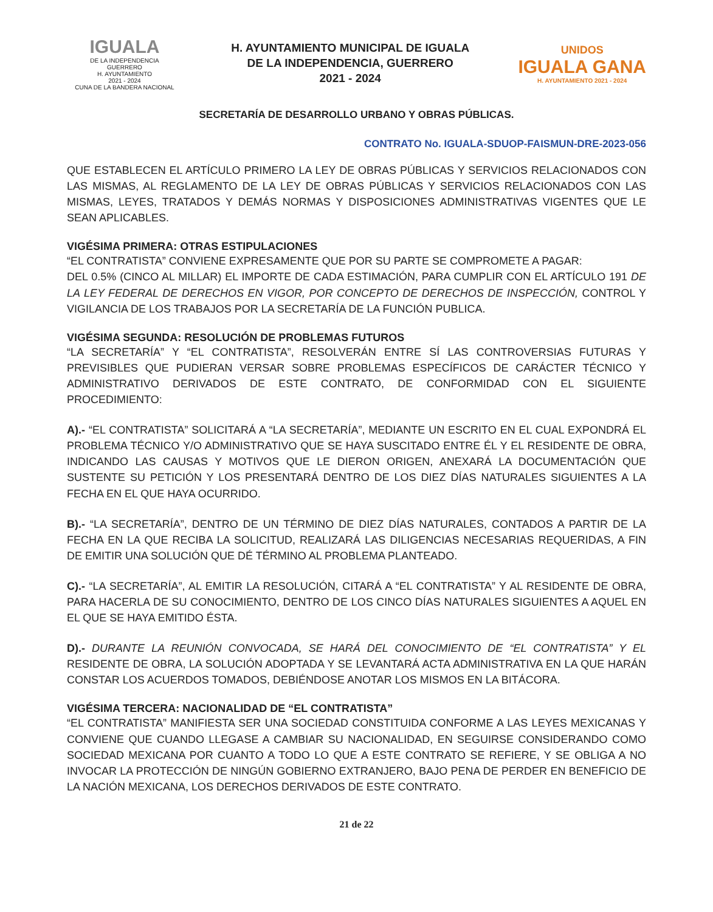IGUALA
DE LA INDEPENDENCIA
GUERRERO
H. AYUNTAMIENTO
2021 - 2024
CUNA DE LA BANDERA NACIONAL
H. AYUNTAMIENTO MUNICIPAL DE IGUALA
DE LA INDEPENDENCIA, GUERRERO
2021 - 2024
UNIDOS
IGUALA GANA
H. AYUNTAMIENTO 2021 - 2024
SECRETARÍA DE DESARROLLO URBANO Y OBRAS PÚBLICAS.
CONTRATO No. IGUALA-SDUOP-FAISMUN-DRE-2023-056
QUE ESTABLECEN EL ARTÍCULO PRIMERO LA LEY DE OBRAS PÚBLICAS Y SERVICIOS RELACIONADOS CON LAS MISMAS, AL REGLAMENTO DE LA LEY DE OBRAS PÚBLICAS Y SERVICIOS RELACIONADOS CON LAS MISMAS, LEYES, TRATADOS Y DEMÁS NORMAS Y DISPOSICIONES ADMINISTRATIVAS VIGENTES QUE LE SEAN APLICABLES.
VIGÉSIMA PRIMERA: OTRAS ESTIPULACIONES
“EL CONTRATISTA” CONVIENE EXPRESAMENTE QUE POR SU PARTE SE COMPROMETE A PAGAR:
DEL 0.5% (CINCO AL MILLAR) EL IMPORTE DE CADA ESTIMACIÓN, PARA CUMPLIR CON EL ARTÍCULO 191 DE LA LEY FEDERAL DE DERECHOS EN VIGOR, POR CONCEPTO DE DERECHOS DE INSPECCIÓN, CONTROL Y VIGILANCIA DE LOS TRABAJOS POR LA SECRETARÍA DE LA FUNCIÓN PUBLICA.
VIGÉSIMA SEGUNDA: RESOLUCIÓN DE PROBLEMAS FUTUROS
“LA SECRETARÍA” Y “EL CONTRATISTA”, RESOLVERÁN ENTRE SÍ LAS CONTROVERSIAS FUTURAS Y PREVISIBLES QUE PUDIERAN VERSAR SOBRE PROBLEMAS ESPECÍFICOS DE CARÁCTER TÉCNICO Y ADMINISTRATIVO DERIVADOS DE ESTE CONTRATO, DE CONFORMIDAD CON EL SIGUIENTE PROCEDIMIENTO:
A).- “EL CONTRATISTA” SOLICITARÁ A “LA SECRETARÍA”, MEDIANTE UN ESCRITO EN EL CUAL EXPONDRÁ EL PROBLEMA TÉCNICO Y/O ADMINISTRATIVO QUE SE HAYA SUSCITADO ENTRE ÉL Y EL RESIDENTE DE OBRA, INDICANDO LAS CAUSAS Y MOTIVOS QUE LE DIERON ORIGEN, ANEXARÁ LA DOCUMENTACIÓN QUE SUSTENTE SU PETICIÓN Y LOS PRESENTARÁ DENTRO DE LOS DIEZ DÍAS NATURALES SIGUIENTES A LA FECHA EN EL QUE HAYA OCURRIDO.
B).- “LA SECRETARÍA”, DENTRO DE UN TÉRMINO DE DIEZ DÍAS NATURALES, CONTADOS A PARTIR DE LA FECHA EN LA QUE RECIBA LA SOLICITUD, REALIZARÁ LAS DILIGENCIAS NECESARIAS REQUERIDAS, A FIN DE EMITIR UNA SOLUCIÓN QUE DÉ TÉRMINO AL PROBLEMA PLANTEADO.
C).- “LA SECRETARÍA”, AL EMITIR LA RESOLUCIÓN, CITARÁ A “EL CONTRATISTA” Y AL RESIDENTE DE OBRA, PARA HACERLA DE SU CONOCIMIENTO, DENTRO DE LOS CINCO DÍAS NATURALES SIGUIENTES A AQUEL EN EL QUE SE HAYA EMITIDO ÉSTA.
D).- DURANTE LA REUNIÓN CONVOCADA, SE HARÁ DEL CONOCIMIENTO DE “EL CONTRATISTA” Y EL RESIDENTE DE OBRA, LA SOLUCIÓN ADOPTADA Y SE LEVANTARÁ ACTA ADMINISTRATIVA EN LA QUE HARÁN CONSTAR LOS ACUERDOS TOMADOS, DEBIÉNDOSE ANOTAR LOS MISMOS EN LA BITÁCORA.
VIGÉSIMA TERCERA: NACIONALIDAD DE “EL CONTRATISTA”
“EL CONTRATISTA” MANIFIESTA SER UNA SOCIEDAD CONSTITUIDA CONFORME A LAS LEYES MEXICANAS Y CONVIENE QUE CUANDO LLEGASE A CAMBIAR SU NACIONALIDAD, EN SEGUIRSE CONSIDERANDO COMO SOCIEDAD MEXICANA POR CUANTO A TODO LO QUE A ESTE CONTRATO SE REFIERE, Y SE OBLIGA A NO INVOCAR LA PROTECCIÓN DE NINGÚN GOBIERNO EXTRANJERO, BAJO PENA DE PERDER EN BENEFICIO DE LA NACIÓN MEXICANA, LOS DERECHOS DERIVADOS DE ESTE CONTRATO.
21 de 22